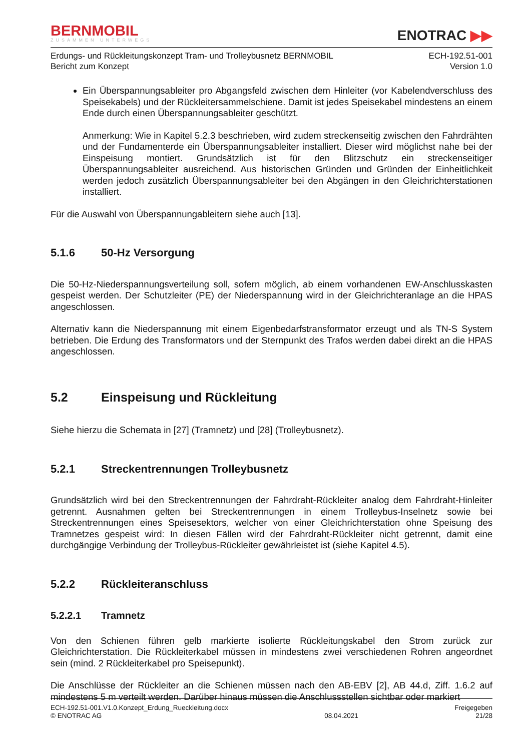BERNMOBIL
ZUSAMMEN UNTERWEGS
ENOTRAC ▶▶
Erdungs- und Rückleitungskonzept Tram- und Trolleybusnetz BERNMOBIL
Bericht zum Konzept
ECH-192.51-001
Version 1.0
Ein Überspannungsableiter pro Abgangsfeld zwischen dem Hinleiter (vor Kabelendverschluss des Speisekabels) und der Rückleitersammelschiene. Damit ist jedes Speisekabel mindestens an einem Ende durch einen Überspannungsableiter geschützt.
Anmerkung: Wie in Kapitel 5.2.3 beschrieben, wird zudem streckenseitig zwischen den Fahrdrähten und der Fundamenterde ein Überspannungsableiter installiert. Dieser wird möglichst nahe bei der Einspeisung montiert. Grundsätzlich ist für den Blitzschutz ein streckenseitiger Überspannungsableiter ausreichend. Aus historischen Gründen und Gründen der Einheitlichkeit werden jedoch zusätzlich Überspannungsableiter bei den Abgängen in den Gleichrichterstationen installiert.
Für die Auswahl von Überspannungableitern siehe auch [13].
5.1.6 50-Hz Versorgung
Die 50-Hz-Niederspannungsverteilung soll, sofern möglich, ab einem vorhandenen EW-Anschlusskasten gespeist werden. Der Schutzleiter (PE) der Niederspannung wird in der Gleichrichteranlage an die HPAS angeschlossen.
Alternativ kann die Niederspannung mit einem Eigenbedarfstransformator erzeugt und als TN-S System betrieben. Die Erdung des Transformators und der Sternpunkt des Trafos werden dabei direkt an die HPAS angeschlossen.
5.2 Einspeisung und Rückleitung
Siehe hierzu die Schemata in [27] (Tramnetz) und [28] (Trolleybusnetz).
5.2.1 Streckentrennungen Trolleybusnetz
Grundsätzlich wird bei den Streckentrennungen der Fahrdraht-Rückleiter analog dem Fahrdraht-Hinleiter getrennt. Ausnahmen gelten bei Streckentrennungen in einem Trolleybus-Inselnetz sowie bei Streckentrennungen eines Speisesektors, welcher von einer Gleichrichterstation ohne Speisung des Tramnetzes gespeist wird: In diesen Fällen wird der Fahrdraht-Rückleiter nicht getrennt, damit eine durchgängige Verbindung der Trolleybus-Rückleiter gewährleistet ist (siehe Kapitel 4.5).
5.2.2 Rückleiteranschluss
5.2.2.1 Tramnetz
Von den Schienen führen gelb markierte isolierte Rückleitungskabel den Strom zurück zur Gleichrichterstation. Die Rückleiterkabel müssen in mindestens zwei verschiedenen Rohren angeordnet sein (mind. 2 Rückleiterkabel pro Speisepunkt).
Die Anschlüsse der Rückleiter an die Schienen müssen nach den AB-EBV [2], AB 44.d, Ziff. 1.6.2 auf mindestens 5 m verteilt werden. Darüber hinaus müssen die Anschlussstellen sichtbar oder markiert
ECH-192.51-001.V1.0.Konzept_Erdung_Rueckleitung.docx
© ENOTRAC AG
08.04.2021 Freigegeben
21/28